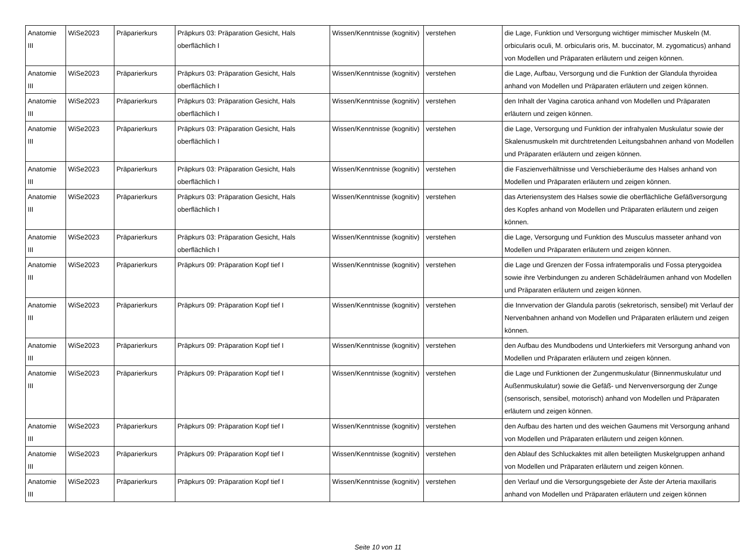| Anatomie III | WiSe2023 | Präparierkurs | Präpkurs 03: Präparation Gesicht, Hals oberflächlich I | Wissen/Kenntnisse (kognitiv) | verstehen | die Lage, Funktion und Versorgung wichtiger mimischer Muskeln (M. orbicularis oculi, M. orbicularis oris, M. buccinator, M. zygomaticus) anhand von Modellen und Präparaten erläutern und zeigen können. |
| Anatomie III | WiSe2023 | Präparierkurs | Präpkurs 03: Präparation Gesicht, Hals oberflächlich I | Wissen/Kenntnisse (kognitiv) | verstehen | die Lage, Aufbau, Versorgung und die Funktion der Glandula thyroidea anhand von Modellen und Präparaten erläutern und zeigen können. |
| Anatomie III | WiSe2023 | Präparierkurs | Präpkurs 03: Präparation Gesicht, Hals oberflächlich I | Wissen/Kenntnisse (kognitiv) | verstehen | den Inhalt der Vagina carotica anhand von Modellen und Präparaten erläutern und zeigen können. |
| Anatomie III | WiSe2023 | Präparierkurs | Präpkurs 03: Präparation Gesicht, Hals oberflächlich I | Wissen/Kenntnisse (kognitiv) | verstehen | die Lage, Versorgung und Funktion der infrahyalen Muskulatur sowie der Skalenusmuskeln mit durchtretenden Leitungsbahnen anhand von Modellen und Präparaten erläutern und zeigen können. |
| Anatomie III | WiSe2023 | Präparierkurs | Präpkurs 03: Präparation Gesicht, Hals oberflächlich I | Wissen/Kenntnisse (kognitiv) | verstehen | die Faszienverhältnisse und Verschieberäume des Halses anhand von Modellen und Präparaten erläutern und zeigen können. |
| Anatomie III | WiSe2023 | Präparierkurs | Präpkurs 03: Präparation Gesicht, Hals oberflächlich I | Wissen/Kenntnisse (kognitiv) | verstehen | das Arteriensystem des Halses sowie die oberflächliche Gefäßversorgung des Kopfes anhand von Modellen und Präparaten erläutern und zeigen können. |
| Anatomie III | WiSe2023 | Präparierkurs | Präpkurs 03: Präparation Gesicht, Hals oberflächlich I | Wissen/Kenntnisse (kognitiv) | verstehen | die Lage, Versorgung und Funktion des Musculus masseter anhand von Modellen und Präparaten erläutern und zeigen können. |
| Anatomie III | WiSe2023 | Präparierkurs | Präpkurs 09: Präparation Kopf tief I | Wissen/Kenntnisse (kognitiv) | verstehen | die Lage und Grenzen der Fossa infratemporalis und Fossa pterygoidea sowie ihre Verbindungen zu anderen Schädelräumen anhand von Modellen und Präparaten erläutern und zeigen können. |
| Anatomie III | WiSe2023 | Präparierkurs | Präpkurs 09: Präparation Kopf tief I | Wissen/Kenntnisse (kognitiv) | verstehen | die Innvervation der Glandula parotis (sekretorisch, sensibel) mit Verlauf der Nervenbahnen anhand von Modellen und Präparaten erläutern und zeigen können. |
| Anatomie III | WiSe2023 | Präparierkurs | Präpkurs 09: Präparation Kopf tief I | Wissen/Kenntnisse (kognitiv) | verstehen | den Aufbau des Mundbodens und Unterkiefers mit Versorgung anhand von Modellen und Präparaten erläutern und zeigen können. |
| Anatomie III | WiSe2023 | Präparierkurs | Präpkurs 09: Präparation Kopf tief I | Wissen/Kenntnisse (kognitiv) | verstehen | die Lage und Funktionen der Zungenmuskulatur (Binnenmuskulatur und Außenmuskulatur) sowie die Gefäß- und Nervenversorgung der Zunge (sensorisch, sensibel, motorisch) anhand von Modellen und Präparaten erläutern und zeigen können. |
| Anatomie III | WiSe2023 | Präparierkurs | Präpkurs 09: Präparation Kopf tief I | Wissen/Kenntnisse (kognitiv) | verstehen | den Aufbau des harten und des weichen Gaumens mit Versorgung anhand von Modellen und Präparaten erläutern und zeigen können. |
| Anatomie III | WiSe2023 | Präparierkurs | Präpkurs 09: Präparation Kopf tief I | Wissen/Kenntnisse (kognitiv) | verstehen | den Ablauf des Schluckaktes mit allen beteiligten Muskelgruppen anhand von Modellen und Präparaten erläutern und zeigen können. |
| Anatomie III | WiSe2023 | Präparierkurs | Präpkurs 09: Präparation Kopf tief I | Wissen/Kenntnisse (kognitiv) | verstehen | den Verlauf und die Versorgungsgebiete der Äste der Arteria maxillaris anhand von Modellen und Präparaten erläutern und zeigen können |
Seite 10 von 11